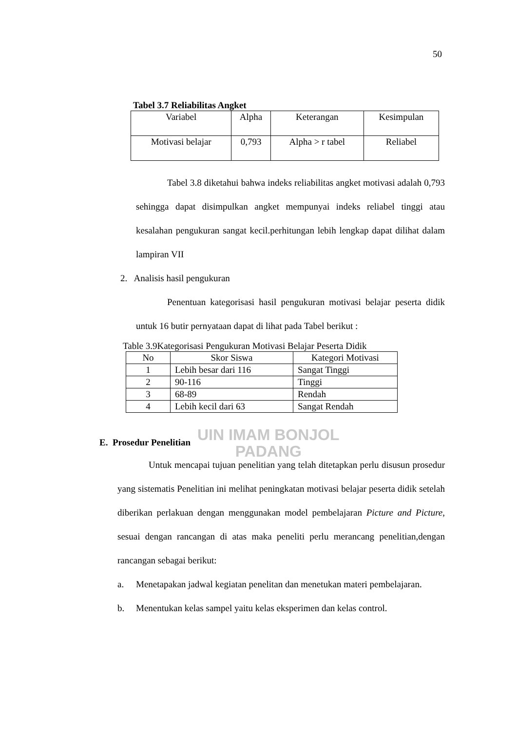50
UIN IMAM BONJOL
PADANG
Tabel 3.7 Reliabilitas Angket
| Variabel | Alpha | Keterangan | Kesimpulan |
| --- | --- | --- | --- |
| Motivasi belajar | 0,793 | Alpha > r tabel | Reliabel |
Tabel 3.8 diketahui bahwa indeks reliabilitas angket motivasi adalah 0,793 sehingga dapat disimpulkan angket mempunyai indeks reliabel tinggi atau kesalahan pengukuran sangat kecil.perhitungan lebih lengkap dapat dilihat dalam lampiran VII
2. Analisis hasil pengukuran
Penentuan kategorisasi hasil pengukuran motivasi belajar peserta didik untuk 16 butir pernyataan dapat di lihat pada Tabel berikut :
Table 3.9Kategorisasi Pengukuran Motivasi Belajar Peserta Didik
| No | Skor Siswa | Kategori Motivasi |
| --- | --- | --- |
| 1 | Lebih besar dari 116 | Sangat Tinggi |
| 2 | 90-116 | Tinggi |
| 3 | 68-89 | Rendah |
| 4 | Lebih kecil dari 63 | Sangat Rendah |
E. Prosedur Penelitian
Untuk mencapai tujuan penelitian yang telah ditetapkan perlu disusun prosedur yang sistematis Penelitian ini melihat peningkatan motivasi belajar peserta didik setelah diberikan perlakuan dengan menggunakan model pembelajaran Picture and Picture, sesuai dengan rancangan di atas maka peneliti perlu merancang penelitian,dengan rancangan sebagai berikut:
a. Menetapakan jadwal kegiatan penelitan dan menetukan materi pembelajaran.
b. Menentukan kelas sampel yaitu kelas eksperimen dan kelas control.